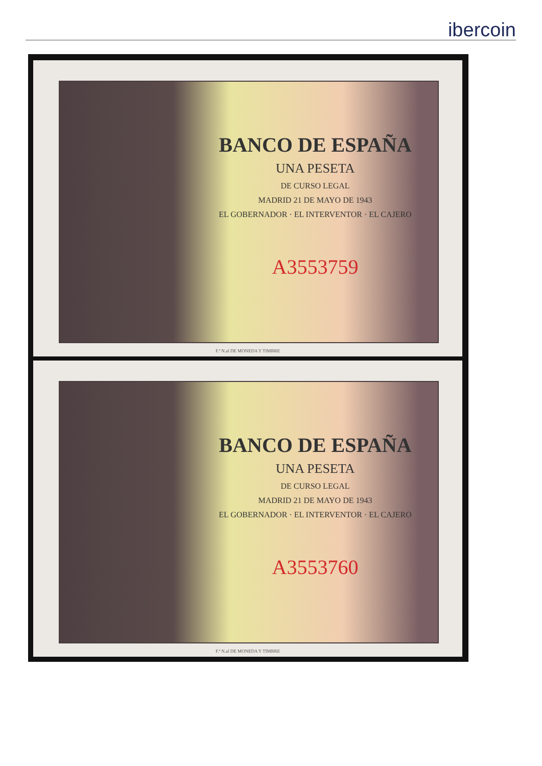ibercoin
BANCO DE ESPAÑA
UNA PESETA
DE CURSO LEGAL
MADRID 21 DE MAYO DE 1943
EL GOBERNADOR · EL INTERVENTOR · EL CAJERO
A3553759
F.ª N.al DE MONEDA Y TIMBRE
BANCO DE ESPAÑA
UNA PESETA
DE CURSO LEGAL
MADRID 21 DE MAYO DE 1943
EL GOBERNADOR · EL INTERVENTOR · EL CAJERO
A3553760
F.ª N.al DE MONEDA Y TIMBRE